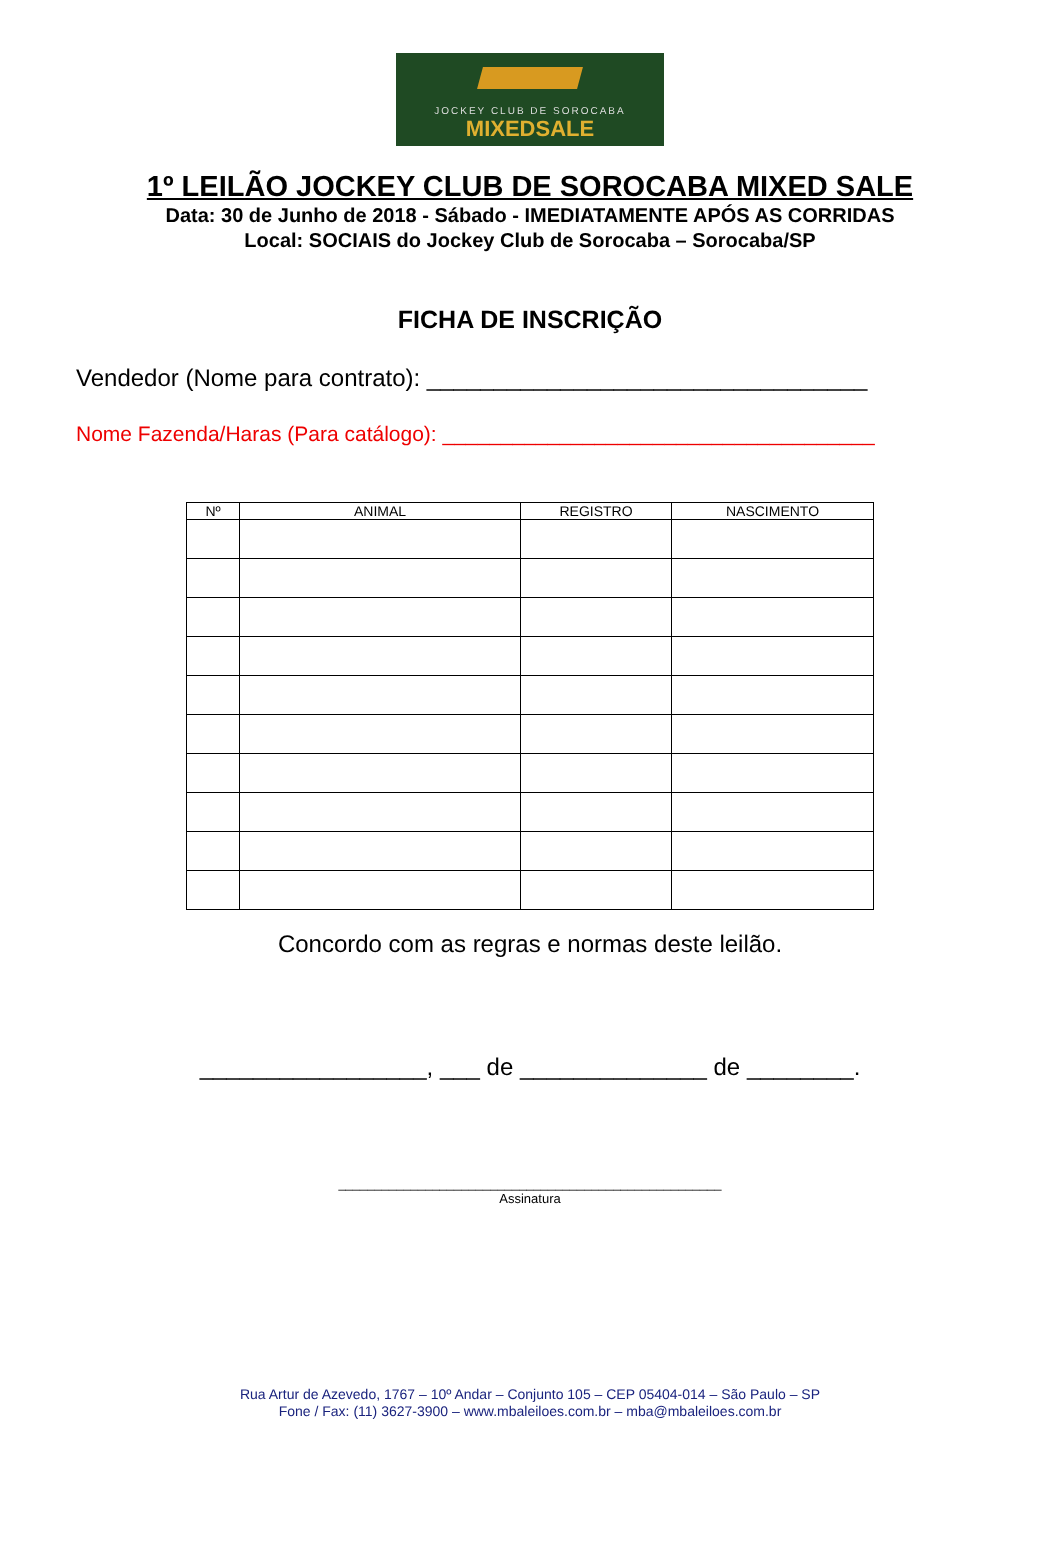JOCKEY CLUB DE SOROCABA
MIXEDSALE
1º LEILÃO JOCKEY CLUB DE SOROCABA MIXED SALE
Data: 30 de Junho de 2018 - Sábado - IMEDIATAMENTE APÓS AS CORRIDAS
Local: SOCIAIS do Jockey Club de Sorocaba – Sorocaba/SP
FICHA DE INSCRIÇÃO
Vendedor (Nome para contrato): _________________________________
Nome Fazenda/Haras (Para catálogo): _____________________________________
| Nº | ANIMAL | REGISTRO | NASCIMENTO |
| --- | --- | --- | --- |
Concordo com as regras e normas deste leilão.
_________________, ___ de ______________ de ________.
_____________________________________________________
Assinatura
Rua Artur de Azevedo, 1767 – 10º Andar – Conjunto 105 – CEP 05404-014 – São Paulo – SP
Fone / Fax: (11) 3627-3900 – www.mbaleiloes.com.br – mba@mbaleiloes.com.br